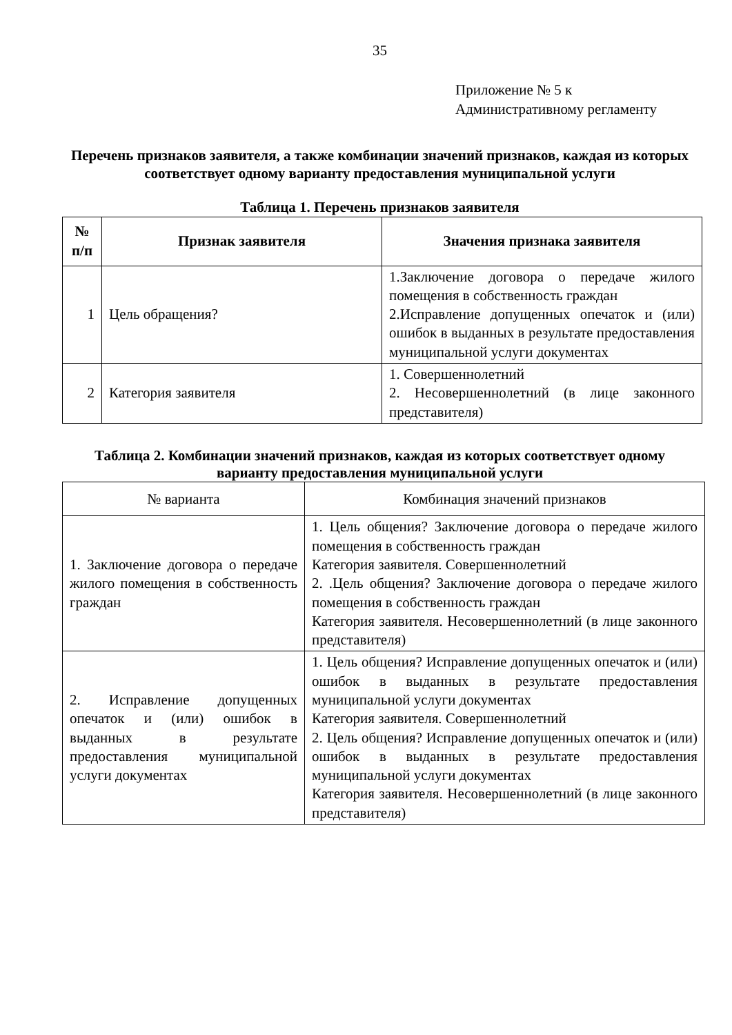35
Приложение № 5 к
Административному регламенту
Перечень признаков заявителя, а также комбинации значений признаков, каждая из которых соответствует одному варианту предоставления муниципальной услуги
Таблица 1. Перечень признаков заявителя
| № п/п | Признак заявителя | Значения признака заявителя |
| --- | --- | --- |
| 1 | Цель обращения? | 1.Заключение договора о передаче жилого помещения в собственность граждан 2.Исправление допущенных опечаток и (или) ошибок в выданных в результате предоставления муниципальной услуги документах |
| 2 | Категория заявителя | 1. Совершеннолетний 2. Несовершеннолетний (в лице законного представителя) |
Таблица 2. Комбинации значений признаков, каждая из которых соответствует одному варианту предоставления муниципальной услуги
| № варианта | Комбинация значений признаков |
| 1. Заключение договора о передаче жилого помещения в собственность граждан | 1. Цель общения? Заключение договора о передаче жилого помещения в собственность граждан Категория заявителя. Совершеннолетний 2. .Цель общения? Заключение договора о передаче жилого помещения в собственность граждан Категория заявителя. Несовершеннолетний (в лице законного представителя) |
| 2. Исправление допущенных опечаток и (или) ошибок в выданных в результате предоставления муниципальной услуги документах | 1. Цель общения? Исправление допущенных опечаток и (или) ошибок в выданных в результате предоставления муниципальной услуги документах Категория заявителя. Совершеннолетний 2. Цель общения? Исправление допущенных опечаток и (или) ошибок в выданных в результате предоставления муниципальной услуги документах Категория заявителя. Несовершеннолетний (в лице законного представителя) |